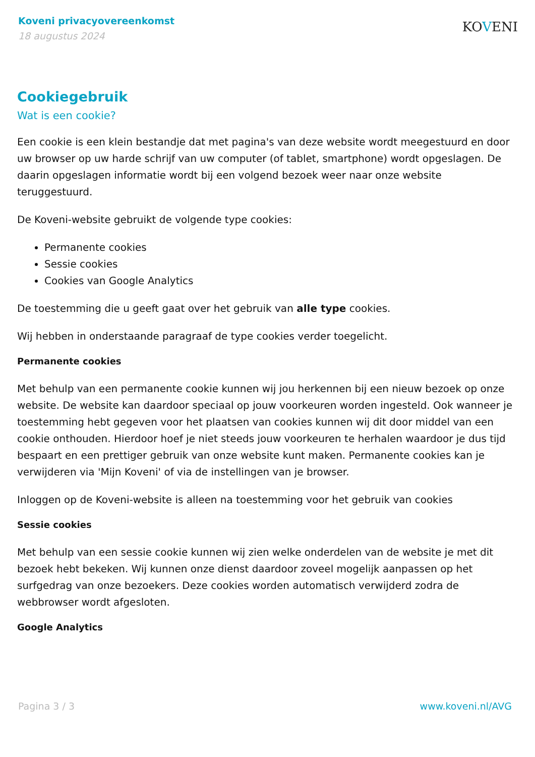Koveni privacyovereenkomst
18 augustus 2024
KOVENI
Cookiegebruik
Wat is een cookie?
Een cookie is een klein bestandje dat met pagina's van deze website wordt meegestuurd en door uw browser op uw harde schrijf van uw computer (of tablet, smartphone) wordt opgeslagen. De daarin opgeslagen informatie wordt bij een volgend bezoek weer naar onze website teruggestuurd.
De Koveni-website gebruikt de volgende type cookies:
Permanente cookies
Sessie cookies
Cookies van Google Analytics
De toestemming die u geeft gaat over het gebruik van alle type cookies.
Wij hebben in onderstaande paragraaf de type cookies verder toegelicht.
Permanente cookies
Met behulp van een permanente cookie kunnen wij jou herkennen bij een nieuw bezoek op onze website. De website kan daardoor speciaal op jouw voorkeuren worden ingesteld. Ook wanneer je toestemming hebt gegeven voor het plaatsen van cookies kunnen wij dit door middel van een cookie onthouden. Hierdoor hoef je niet steeds jouw voorkeuren te herhalen waardoor je dus tijd bespaart en een prettiger gebruik van onze website kunt maken. Permanente cookies kan je verwijderen via 'Mijn Koveni' of via de instellingen van je browser.
Inloggen op de Koveni-website is alleen na toestemming voor het gebruik van cookies
Sessie cookies
Met behulp van een sessie cookie kunnen wij zien welke onderdelen van de website je met dit bezoek hebt bekeken. Wij kunnen onze dienst daardoor zoveel mogelijk aanpassen op het surfgedrag van onze bezoekers. Deze cookies worden automatisch verwijderd zodra de webbrowser wordt afgesloten.
Google Analytics
Pagina 3 / 3 www.koveni.nl/AVG